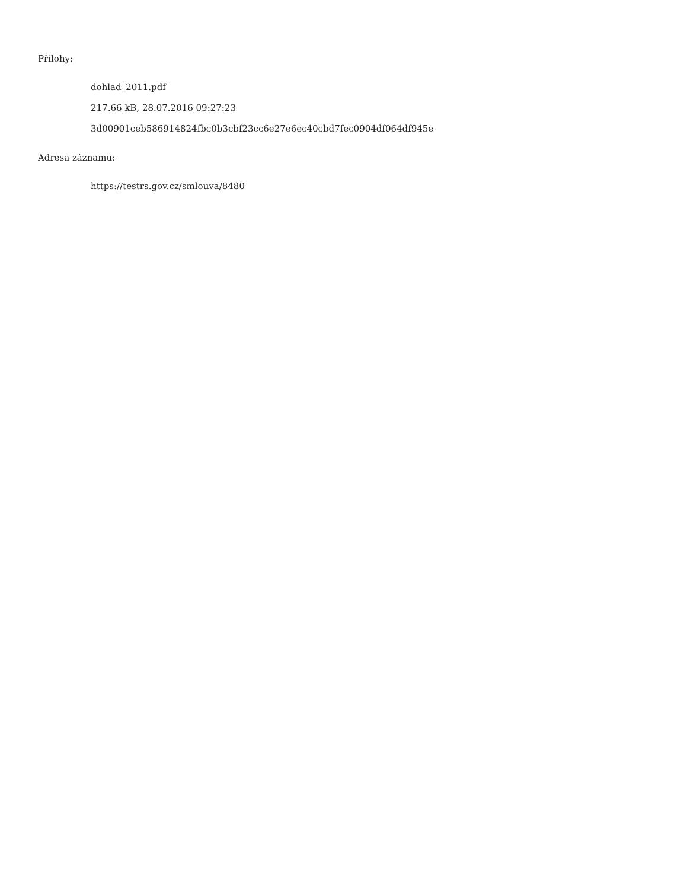Přílohy:
dohlad_2011.pdf
217.66 kB, 28.07.2016 09:27:23
3d00901ceb586914824fbc0b3cbf23cc6e27e6ec40cbd7fec0904df064df945e
Adresa záznamu:
https://testrs.gov.cz/smlouva/8480